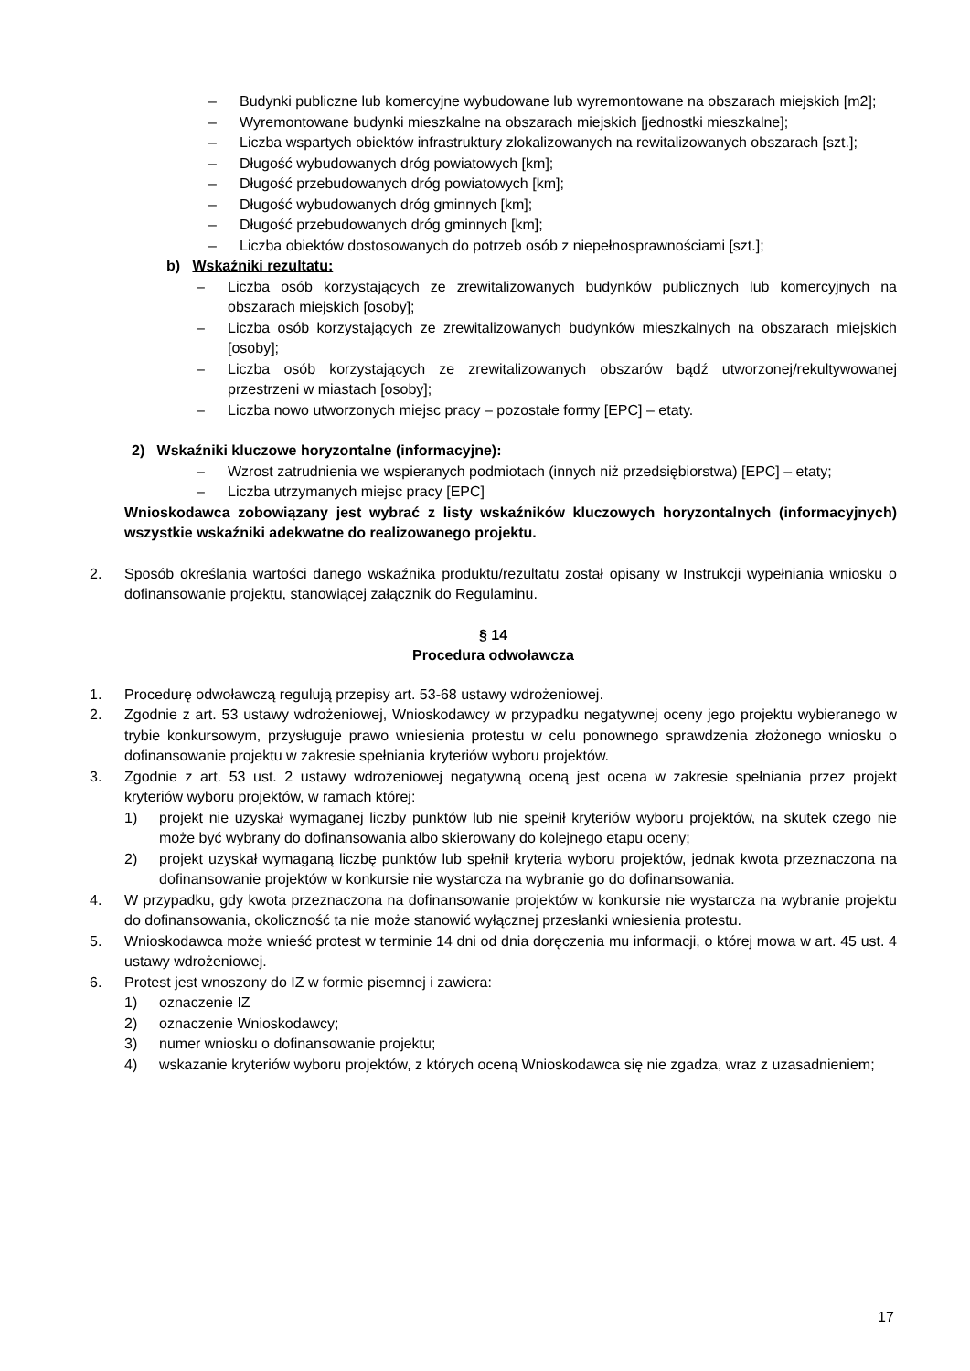– Budynki publiczne lub komercyjne wybudowane lub wyremontowane na obszarach miejskich [m2];
– Wyremontowane budynki mieszkalne na obszarach miejskich [jednostki mieszkalne];
– Liczba wspartych obiektów infrastruktury zlokalizowanych na rewitalizowanych obszarach [szt.];
– Długość wybudowanych dróg powiatowych [km];
– Długość przebudowanych dróg powiatowych [km];
– Długość wybudowanych dróg gminnych [km];
– Długość przebudowanych dróg gminnych [km];
– Liczba obiektów dostosowanych do potrzeb osób z niepełnosprawnościami [szt.];
b) Wskaźniki rezultatu:
– Liczba osób korzystających ze zrewitalizowanych budynków publicznych lub komercyjnych na obszarach miejskich [osoby];
– Liczba osób korzystających ze zrewitalizowanych budynków mieszkalnych na obszarach miejskich [osoby];
– Liczba osób korzystających ze zrewitalizowanych obszarów bądź utworzonej/rekultywowanej przestrzeni w miastach [osoby];
– Liczba nowo utworzonych miejsc pracy – pozostałe formy [EPC] – etaty.
2) Wskaźniki kluczowe horyzontalne (informacyjne):
– Wzrost zatrudnienia we wspieranych podmiotach (innych niż przedsiębiorstwa) [EPC] – etaty;
– Liczba utrzymanych miejsc pracy [EPC]
Wnioskodawca zobowiązany jest wybrać z listy wskaźników kluczowych horyzontalnych (informacyjnych) wszystkie wskaźniki adekwatne do realizowanego projektu.
2. Sposób określania wartości danego wskaźnika produktu/rezultatu został opisany w Instrukcji wypełniania wniosku o dofinansowanie projektu, stanowiącej załącznik do Regulaminu.
§ 14
Procedura odwoławcza
1. Procedurę odwoławczą regulują przepisy art. 53-68 ustawy wdrożeniowej.
2. Zgodnie z art. 53 ustawy wdrożeniowej, Wnioskodawcy w przypadku negatywnej oceny jego projektu wybieranego w trybie konkursowym, przysługuje prawo wniesienia protestu w celu ponownego sprawdzenia złożonego wniosku o dofinansowanie projektu w zakresie spełniania kryteriów wyboru projektów.
3. Zgodnie z art. 53 ust. 2 ustawy wdrożeniowej negatywną oceną jest ocena w zakresie spełniania przez projekt kryteriów wyboru projektów, w ramach której:
1) projekt nie uzyskał wymaganej liczby punktów lub nie spełnił kryteriów wyboru projektów, na skutek czego nie może być wybrany do dofinansowania albo skierowany do kolejnego etapu oceny;
2) projekt uzyskał wymaganą liczbę punktów lub spełnił kryteria wyboru projektów, jednak kwota przeznaczona na dofinansowanie projektów w konkursie nie wystarcza na wybranie go do dofinansowania.
4. W przypadku, gdy kwota przeznaczona na dofinansowanie projektów w konkursie nie wystarcza na wybranie projektu do dofinansowania, okoliczność ta nie może stanowić wyłącznej przesłanki wniesienia protestu.
5. Wnioskodawca może wnieść protest w terminie 14 dni od dnia doręczenia mu informacji, o której mowa w art. 45 ust. 4 ustawy wdrożeniowej.
6. Protest jest wnoszony do IZ w formie pisemnej i zawiera:
1) oznaczenie IZ
2) oznaczenie Wnioskodawcy;
3) numer wniosku o dofinansowanie projektu;
4) wskazanie kryteriów wyboru projektów, z których oceną Wnioskodawca się nie zgadza, wraz z uzasadnieniem;
17